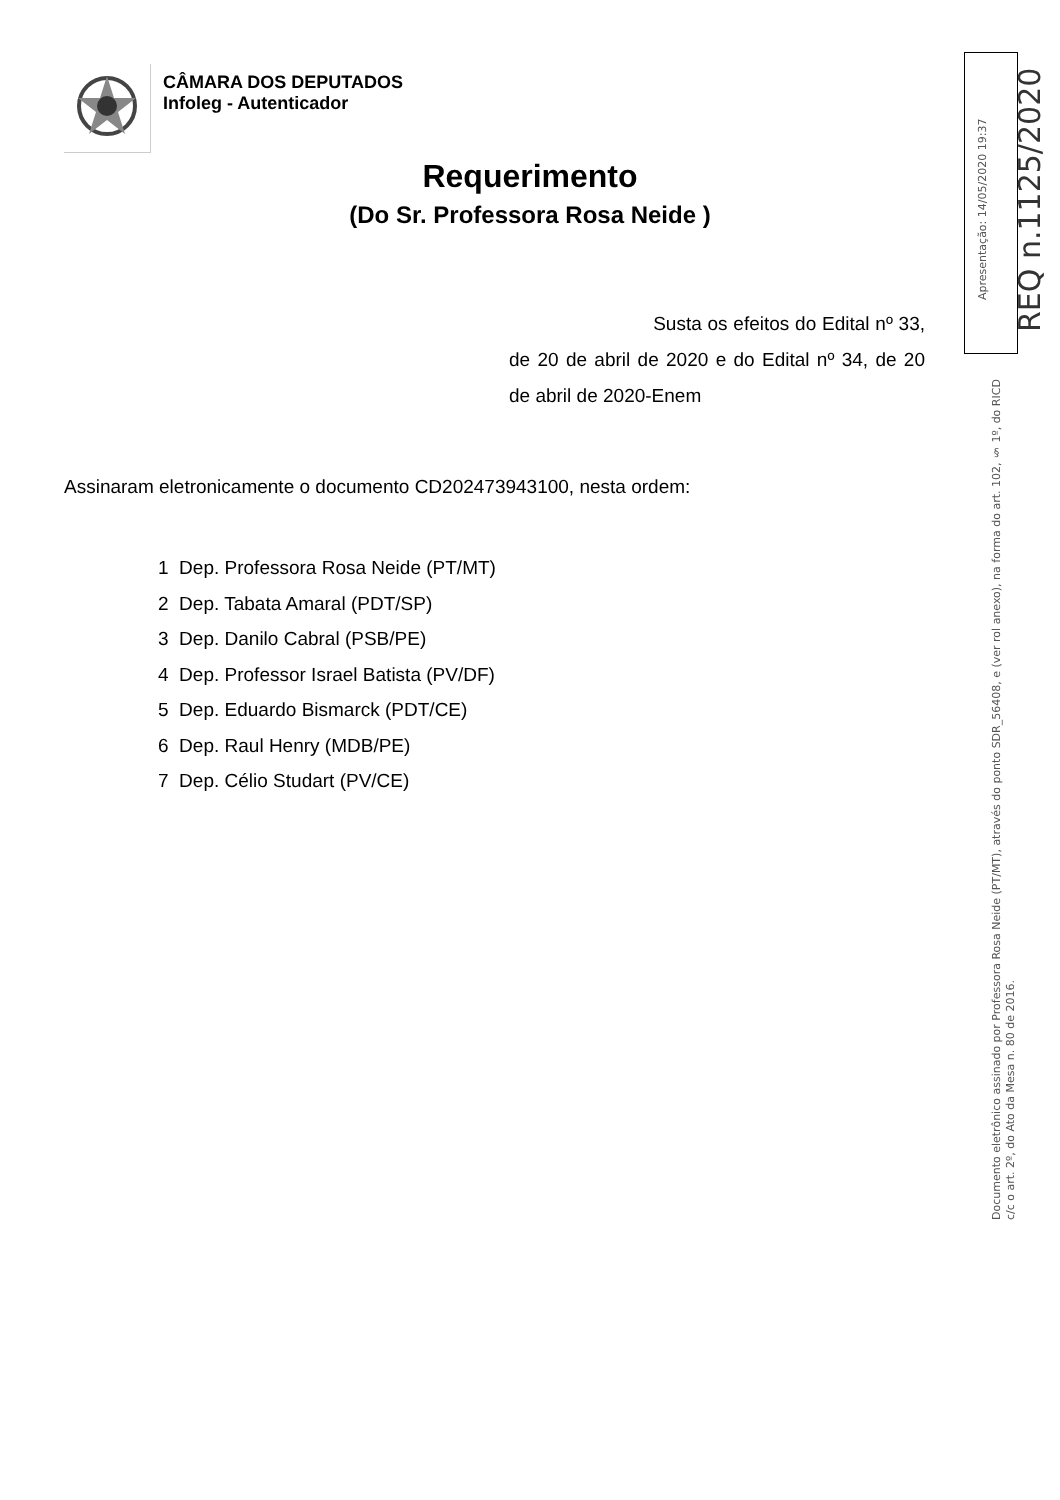CÂMARA DOS DEPUTADOS
Infoleg - Autenticador
Requerimento
(Do Sr. Professora Rosa Neide )
Susta os efeitos do Edital nº 33, de 20 de abril de 2020 e do Edital nº 34, de 20 de abril de 2020-Enem
Assinaram eletronicamente o documento CD202473943100, nesta ordem:
1 Dep. Professora Rosa Neide (PT/MT)
2 Dep. Tabata Amaral (PDT/SP)
3 Dep. Danilo Cabral (PSB/PE)
4 Dep. Professor Israel Batista (PV/DF)
5 Dep. Eduardo Bismarck (PDT/CE)
6 Dep. Raul Henry (MDB/PE)
7 Dep. Célio Studart (PV/CE)
Apresentação: 14/05/2020 19:37
REQ n.1125/2020
Documento eletrônico assinado por Professora Rosa Neide (PT/MT), através do ponto SDR_56408, e (ver rol anexo), na forma do art. 102, § 1º, do RICD c/c o art. 2º, do Ato da Mesa n. 80 de 2016.